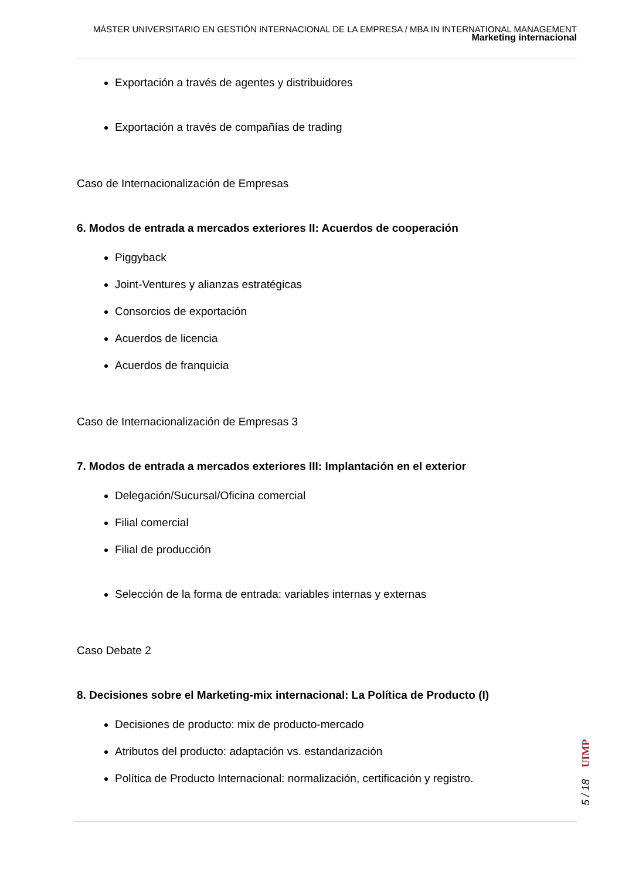MÁSTER UNIVERSITARIO EN GESTIÓN INTERNACIONAL DE LA EMPRESA / MBA IN INTERNATIONAL MANAGEMENT
Marketing internacional
Exportación a través de agentes y distribuidores
Exportación a través de compañías de trading
Caso de Internacionalización de Empresas
6. Modos de entrada a mercados exteriores II: Acuerdos de cooperación
Piggyback
Joint-Ventures y alianzas estratégicas
Consorcios de exportación
Acuerdos de licencia
Acuerdos de franquicia
Caso de Internacionalización de Empresas 3
7. Modos de entrada a mercados exteriores III: Implantación en el exterior
Delegación/Sucursal/Oficina comercial
Filial comercial
Filial de producción
Selección de la forma de entrada: variables internas y externas
Caso Debate 2
8. Decisiones sobre el Marketing-mix internacional: La Política de Producto (I)
Decisiones de producto: mix de producto-mercado
Atributos del producto: adaptación vs. estandarización
Política de Producto Internacional: normalización, certificación y registro.
UIMP
5 / 18